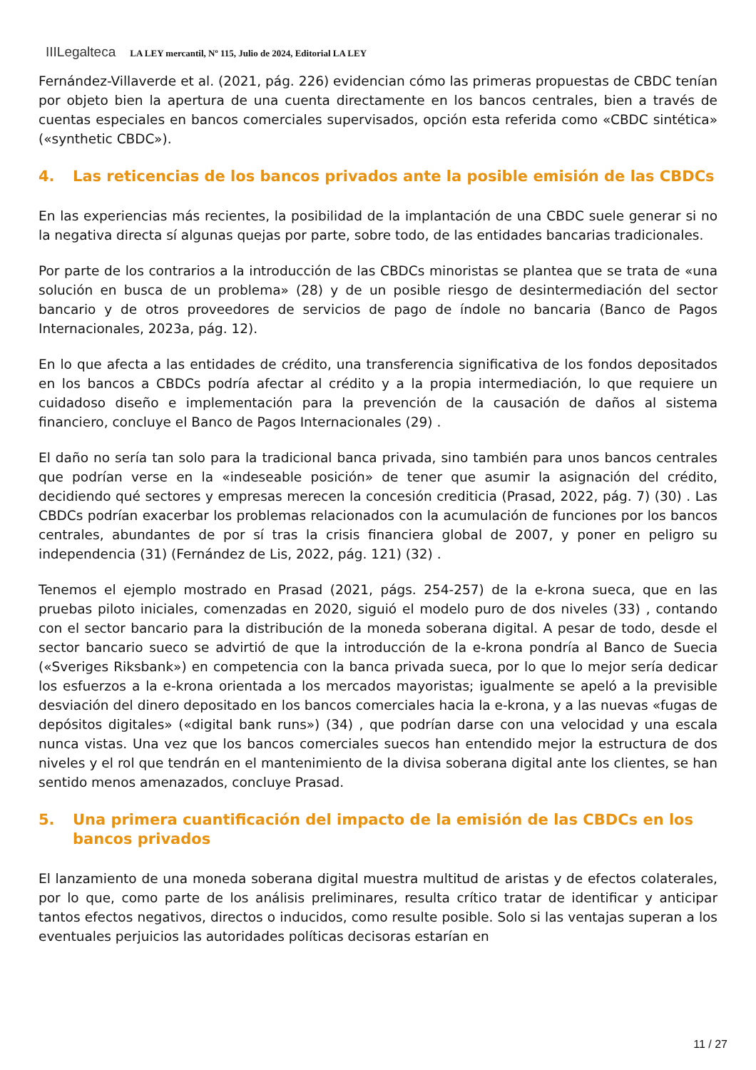IIILegalteca LA LEY mercantil, Nº 115, Julio de 2024, Editorial LA LEY
Fernández-Villaverde et al. (2021, pág. 226) evidencian cómo las primeras propuestas de CBDC tenían por objeto bien la apertura de una cuenta directamente en los bancos centrales, bien a través de cuentas especiales en bancos comerciales supervisados, opción esta referida como «CBDC sintética» («synthetic CBDC»).
4. Las reticencias de los bancos privados ante la posible emisión de las CBDCs
En las experiencias más recientes, la posibilidad de la implantación de una CBDC suele generar si no la negativa directa sí algunas quejas por parte, sobre todo, de las entidades bancarias tradicionales.
Por parte de los contrarios a la introducción de las CBDCs minoristas se plantea que se trata de «una solución en busca de un problema» (28) y de un posible riesgo de desintermediación del sector bancario y de otros proveedores de servicios de pago de índole no bancaria (Banco de Pagos Internacionales, 2023a, pág. 12).
En lo que afecta a las entidades de crédito, una transferencia significativa de los fondos depositados en los bancos a CBDCs podría afectar al crédito y a la propia intermediación, lo que requiere un cuidadoso diseño e implementación para la prevención de la causación de daños al sistema financiero, concluye el Banco de Pagos Internacionales (29) .
El daño no sería tan solo para la tradicional banca privada, sino también para unos bancos centrales que podrían verse en la «indeseable posición» de tener que asumir la asignación del crédito, decidiendo qué sectores y empresas merecen la concesión crediticia (Prasad, 2022, pág. 7) (30) . Las CBDCs podrían exacerbar los problemas relacionados con la acumulación de funciones por los bancos centrales, abundantes de por sí tras la crisis financiera global de 2007, y poner en peligro su independencia (31) (Fernández de Lis, 2022, pág. 121) (32) .
Tenemos el ejemplo mostrado en Prasad (2021, págs. 254-257) de la e-krona sueca, que en las pruebas piloto iniciales, comenzadas en 2020, siguió el modelo puro de dos niveles (33) , contando con el sector bancario para la distribución de la moneda soberana digital. A pesar de todo, desde el sector bancario sueco se advirtió de que la introducción de la e-krona pondría al Banco de Suecia («Sveriges Riksbank») en competencia con la banca privada sueca, por lo que lo mejor sería dedicar los esfuerzos a la e-krona orientada a los mercados mayoristas; igualmente se apeló a la previsible desviación del dinero depositado en los bancos comerciales hacia la e-krona, y a las nuevas «fugas de depósitos digitales» («digital bank runs») (34) , que podrían darse con una velocidad y una escala nunca vistas. Una vez que los bancos comerciales suecos han entendido mejor la estructura de dos niveles y el rol que tendrán en el mantenimiento de la divisa soberana digital ante los clientes, se han sentido menos amenazados, concluye Prasad.
5. Una primera cuantificación del impacto de la emisión de las CBDCs en los bancos privados
El lanzamiento de una moneda soberana digital muestra multitud de aristas y de efectos colaterales, por lo que, como parte de los análisis preliminares, resulta crítico tratar de identificar y anticipar tantos efectos negativos, directos o inducidos, como resulte posible. Solo si las ventajas superan a los eventuales perjuicios las autoridades políticas decisoras estarían en
11 / 27